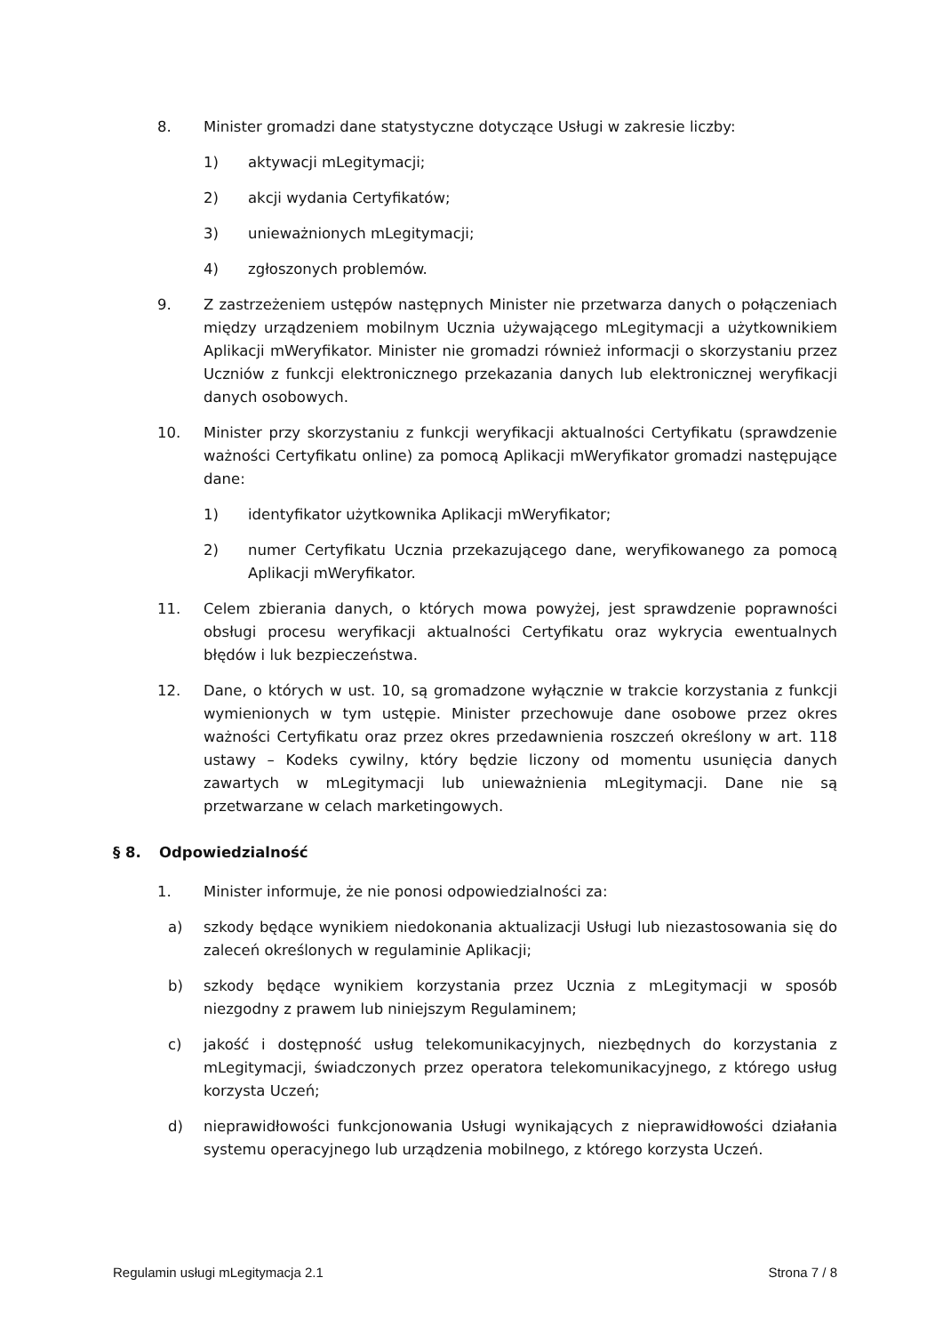8. Minister gromadzi dane statystyczne dotyczące Usługi w zakresie liczby:
1) aktywacji mLegitymacji;
2) akcji wydania Certyfikatów;
3) unieważnionych mLegitymacji;
4) zgłoszonych problemów.
9. Z zastrzeżeniem ustępów następnych Minister nie przetwarza danych o połączeniach między urządzeniem mobilnym Ucznia używającego mLegitymacji a użytkownikiem Aplikacji mWeryfikator. Minister nie gromadzi również informacji o skorzystaniu przez Uczniów z funkcji elektronicznego przekazania danych lub elektronicznej weryfikacji danych osobowych.
10. Minister przy skorzystaniu z funkcji weryfikacji aktualności Certyfikatu (sprawdzenie ważności Certyfikatu online) za pomocą Aplikacji mWeryfikator gromadzi następujące dane:
1) identyfikator użytkownika Aplikacji mWeryfikator;
2) numer Certyfikatu Ucznia przekazującego dane, weryfikowanego za pomocą Aplikacji mWeryfikator.
11. Celem zbierania danych, o których mowa powyżej, jest sprawdzenie poprawności obsługi procesu weryfikacji aktualności Certyfikatu oraz wykrycia ewentualnych błędów i luk bezpieczeństwa.
12. Dane, o których w ust. 10, są gromadzone wyłącznie w trakcie korzystania z funkcji wymienionych w tym ustępie. Minister przechowuje dane osobowe przez okres ważności Certyfikatu oraz przez okres przedawnienia roszczeń określony w art. 118 ustawy – Kodeks cywilny, który będzie liczony od momentu usunięcia danych zawartych w mLegitymacji lub unieważnienia mLegitymacji. Dane nie są przetwarzane w celach marketingowych.
§ 8. Odpowiedzialność
1. Minister informuje, że nie ponosi odpowiedzialności za:
a) szkody będące wynikiem niedokonania aktualizacji Usługi lub niezastosowania się do zaleceń określonych w regulaminie Aplikacji;
b) szkody będące wynikiem korzystania przez Ucznia z mLegitymacji w sposób niezgodny z prawem lub niniejszym Regulaminem;
c) jakość i dostępność usług telekomunikacyjnych, niezbędnych do korzystania z mLegitymacji, świadczonych przez operatora telekomunikacyjnego, z którego usług korzysta Uczeń;
d) nieprawidłowości funkcjonowania Usługi wynikających z nieprawidłowości działania systemu operacyjnego lub urządzenia mobilnego, z którego korzysta Uczeń.
Regulamin usługi mLegitymacja 2.1 Strona 7 / 8